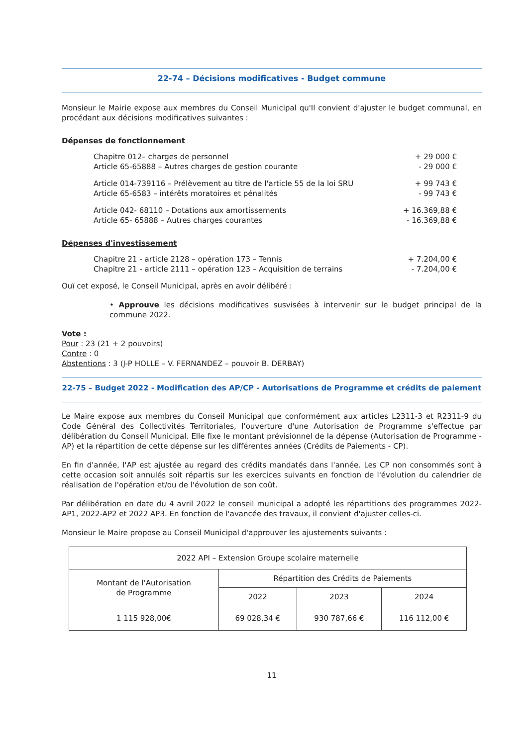22-74 – Décisions modificatives - Budget commune
Monsieur le Mairie expose aux membres du Conseil Municipal qu'Il convient d'ajuster le budget communal, en procédant aux décisions modificatives suivantes :
Dépenses de fonctionnement
Chapitre 012– charges de personnel + 29 000 €
Article 65-65888 – Autres charges de gestion courante - 29 000 €
Article 014-739116 – Prélèvement au titre de l'article 55 de la loi SRU + 99 743 €
Article 65-6583 – intérêts moratoires et pénalités - 99 743 €
Article 042- 68110 – Dotations aux amortissements + 16.369,88 €
Article 65- 65888 – Autres charges courantes - 16.369,88 €
Dépenses d'investissement
Chapitre 21 - article 2128 – opération 173 – Tennis + 7.204,00 €
Chapitre 21 - article 2111 – opération 123 – Acquisition de terrains - 7.204,00 €
Ouï cet exposé, le Conseil Municipal, après en avoir délibéré :
• Approuve les décisions modificatives susvisées à intervenir sur le budget principal de la commune 2022.
Vote :
Pour : 23 (21 + 2 pouvoirs)
Contre : 0
Abstentions : 3 (J-P HOLLE – V. FERNANDEZ – pouvoir B. DERBAY)
22-75 – Budget 2022 - Modification des AP/CP - Autorisations de Programme et crédits de paiement
Le Maire expose aux membres du Conseil Municipal que conformément aux articles L2311-3 et R2311-9 du Code Général des Collectivités Territoriales, l'ouverture d'une Autorisation de Programme s'effectue par délibération du Conseil Municipal. Elle fixe le montant prévisionnel de la dépense (Autorisation de Programme - AP) et la répartition de cette dépense sur les différentes années (Crédits de Paiements - CP).
En fin d'année, l'AP est ajustée au regard des crédits mandatés dans l'année. Les CP non consommés sont à cette occasion soit annulés soit répartis sur les exercices suivants en fonction de l'évolution du calendrier de réalisation de l'opération et/ou de l'évolution de son coût.
Par délibération en date du 4 avril 2022 le conseil municipal a adopté les répartitions des programmes 2022-AP1, 2022-AP2 et 2022 AP3. En fonction de l'avancée des travaux, il convient d'ajuster celles-ci.
Monsieur le Maire propose au Conseil Municipal d'approuver les ajustements suivants :
| 2022 API – Extension Groupe scolaire maternelle | | | |
| Montant de l'Autorisation de Programme | Répartition des Crédits de Paiements | | |
| | 2022 | 2023 | 2024 |
| 1 115 928,00€ | 69 028,34 € | 930 787,66 € | 116 112,00 € |
11